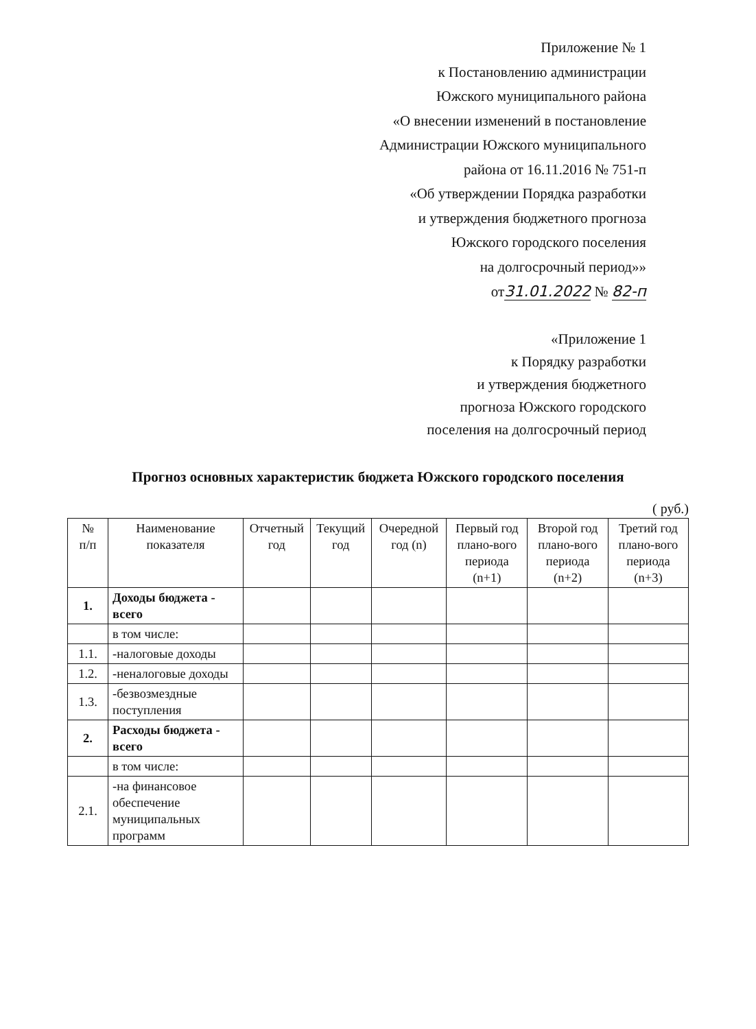Приложение № 1
к Постановлению администрации
Южского муниципального района
«О внесении изменений в постановление
Администрации Южского муниципального
района от 16.11.2016 № 751-п
«Об утверждении Порядка разработки
и утверждения бюджетного прогноза
Южского городского поселения
на долгосрочный период»»
от31.01.2022 № 82-п
«Приложение 1
к Порядку разработки
и утверждения бюджетного
прогноза Южского городского
поселения на долгосрочный период
Прогноз основных характеристик бюджета Южского городского поселения
( руб.)
| № п/п | Наименование показателя | Отчетный год | Текущий год | Очередной год (n) | Первый год плано-вого периода (n+1) | Второй год плано-вого периода (n+2) | Третий год плано-вого периода (n+3) |
| --- | --- | --- | --- | --- | --- | --- | --- |
| 1. | Доходы бюджета - всего | | | | | | |
| | в том числе: | | | | | | |
| 1.1. | -налоговые доходы | | | | | | |
| 1.2. | -неналоговые доходы | | | | | | |
| 1.3. | -безвозмездные поступления | | | | | | |
| 2. | Расходы бюджета - всего | | | | | | |
| | в том числе: | | | | | | |
| 2.1. | -на финансовое обеспечение муниципальных программ | | | | | | |